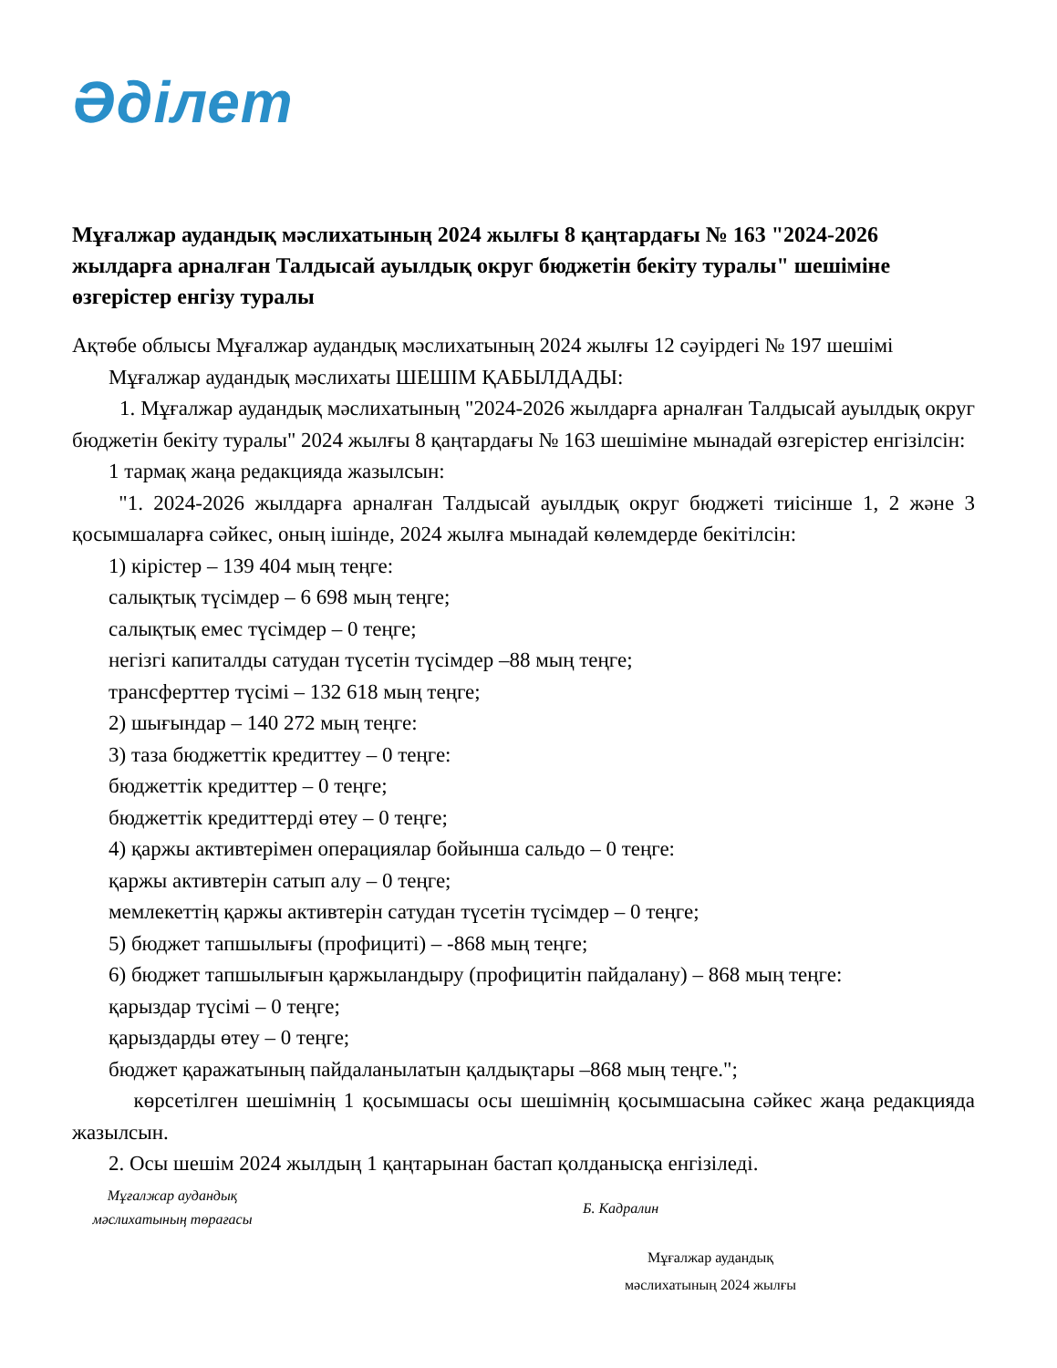Әділет
Мұғалжар аудандық мәслихатының 2024 жылғы 8 қаңтардағы № 163 "2024-2026 жылдарға арналған Талдысай ауылдық округ бюджетін бекіту туралы" шешіміне өзгерістер енгізу туралы
Ақтөбе облысы Мұғалжар аудандық мәслихатының 2024 жылғы 12 сәуірдегі № 197 шешімі
Мұғалжар аудандық мәслихаты ШЕШІМ ҚАБЫЛДАДЫ:
1. Мұғалжар аудандық мәслихатының "2024-2026 жылдарға арналған Талдысай ауылдық округ бюджетін бекіту туралы" 2024 жылғы 8 қаңтардағы № 163 шешіміне мынадай өзгерістер енгізілсін:
1 тармақ жаңа редакцияда жазылсын:
"1. 2024-2026 жылдарға арналған Талдысай ауылдық округ бюджеті тиісінше 1, 2 және 3 қосымшаларға сәйкес, оның ішінде, 2024 жылға мынадай көлемдерде бекітілсін:
1) кірістер – 139 404 мың теңге:
салықтық түсімдер – 6 698 мың теңге;
салықтық емес түсімдер – 0 теңге;
негізгі капиталды сатудан түсетін түсімдер –88 мың теңге;
трансферттер түсімі – 132 618 мың теңге;
2) шығындар – 140 272 мың теңге:
3) таза бюджеттік кредиттеу – 0 теңге:
бюджеттік кредиттер – 0 теңге;
бюджеттік кредиттерді өтеу – 0 теңге;
4) қаржы активтерімен операциялар бойынша сальдо – 0 теңге:
қаржы активтерін сатып алу – 0 теңге;
мемлекеттің қаржы активтерін сатудан түсетін түсімдер – 0 теңге;
5) бюджет тапшылығы (профициті) – -868 мың теңге;
6) бюджет тапшылығын қаржыландыру (профицитін пайдалану) – 868 мың теңге:
қарыздар түсімі – 0 теңге;
қарыздарды өтеу – 0 теңге;
бюджет қаражатының пайдаланылатын қалдықтары –868 мың теңге.";
көрсетілген шешімнің 1 қосымшасы осы шешімнің қосымшасына сәйкес жаңа редакцияда жазылсын.
2. Осы шешім 2024 жылдың 1 қаңтарынан бастап қолданысқа енгізіледі.
Мұғалжар аудандық
мәслихатының төрағасы
Б. Кадралин
Мұғалжар аудандық
мәслихатының 2024 жылғы